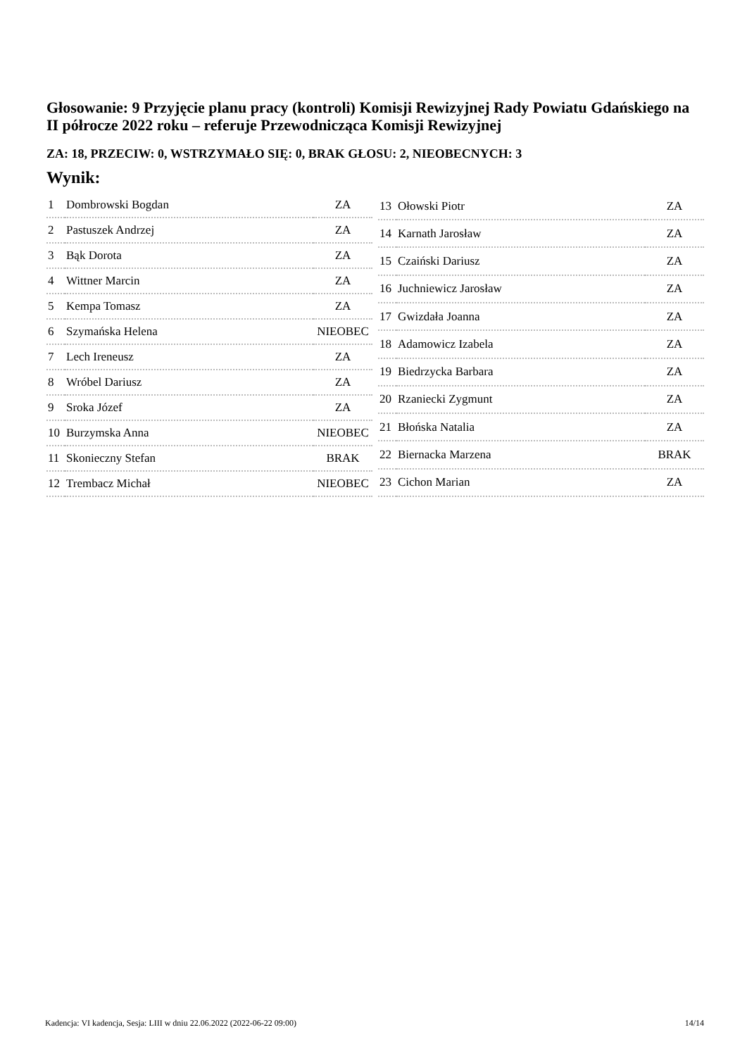Głosowanie: 9 Przyjęcie planu pracy (kontroli) Komisji Rewizyjnej Rady Powiatu Gdańskiego na II półrocze 2022 roku – referuje Przewodnicząca Komisji Rewizyjnej
ZA: 18, PRZECIW: 0, WSTRZYMAŁO SIĘ: 0, BRAK GŁOSU: 2, NIEOBECNYCH: 3
Wynik:
| 1 | Dombrowski Bogdan | ZA |
| 2 | Pastuszek Andrzej | ZA |
| 3 | Bąk Dorota | ZA |
| 4 | Wittner Marcin | ZA |
| 5 | Kempa Tomasz | ZA |
| 6 | Szymańska Helena | NIEOBEC |
| 7 | Lech Ireneusz | ZA |
| 8 | Wróbel Dariusz | ZA |
| 9 | Sroka Józef | ZA |
| 10 | Burzymska Anna | NIEOBEC |
| 11 | Skonieczny Stefan | BRAK |
| 12 | Trembacz Michał | NIEOBEC |
| 13 | Ołowski Piotr | ZA |
| 14 | Karnath Jarosław | ZA |
| 15 | Czaiński Dariusz | ZA |
| 16 | Juchniewicz Jarosław | ZA |
| 17 | Gwizdała Joanna | ZA |
| 18 | Adamowicz Izabela | ZA |
| 19 | Biedrzycka Barbara | ZA |
| 20 | Rzaniecki Zygmunt | ZA |
| 21 | Błońska Natalia | ZA |
| 22 | Biernacka Marzena | BRAK |
| 23 | Cichon Marian | ZA |
Kadencja: VI kadencja, Sesja: LIII w dniu 22.06.2022 (2022-06-22 09:00) 14/14